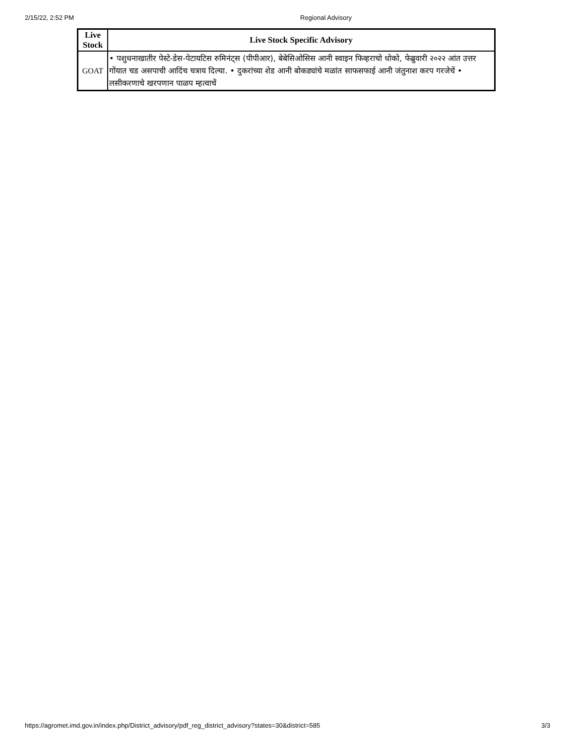2/15/22, 2:52 PM Regional Advisory
| Live Stock | Live Stock Specific Advisory |
| --- | --- |
| GOAT | • पशुधनाखातीर पेस्टे-डेस-पेटायटिस रुमिनंट्स (पीपीआर), बेबेसिओसिस आनी स्वाइन फिव्हराचो धोको, फेब्रुवारी २०२२ आंत उत्तर गोंयात चड असपाची आदिंच चत्राय दिल्या. • दुकरांच्या शेड आनी बोकड्यांचे मळांत साफसफाई आनी जंतुनाश करप गरजेचें • लसीकरणाचे खरपणान पाळप म्हत्वाचें |
https://agromet.imd.gov.in/index.php/District_advisory/pdf_reg_district_advisory?states=30&district=585 3/3